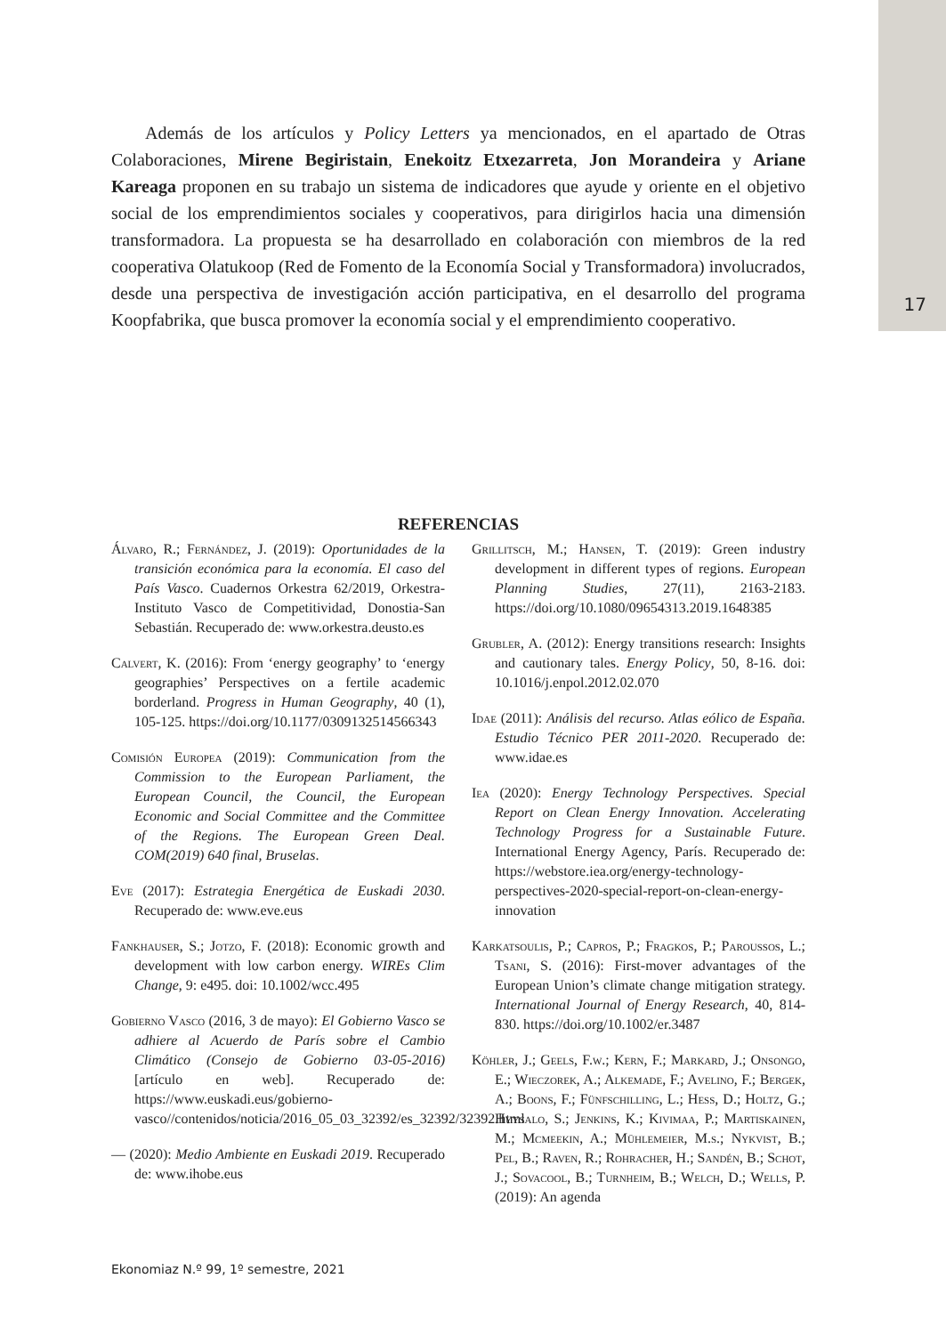17
Además de los artículos y Policy Letters ya mencionados, en el apartado de Otras Colaboraciones, Mirene Begiristain, Enekoitz Etxezarreta, Jon Morandeira y Ariane Kareaga proponen en su trabajo un sistema de indicadores que ayude y oriente en el objetivo social de los emprendimientos sociales y cooperativos, para dirigirlos hacia una dimensión transformadora. La propuesta se ha desarrollado en colaboración con miembros de la red cooperativa Olatukoop (Red de Fomento de la Economía Social y Transformadora) involucrados, desde una perspectiva de investigación acción participativa, en el desarrollo del programa Koopfabrika, que busca promover la economía social y el emprendimiento cooperativo.
REFERENCIAS
Álvaro, R.; Fernández, J. (2019): Oportunidades de la transición económica para la economía. El caso del País Vasco. Cuadernos Orkestra 62/2019, Orkestra-Instituto Vasco de Competitividad, Donostia-San Sebastián. Recuperado de: www.orkestra.deusto.es
Calvert, K. (2016): From ‘energy geography’ to ‘energy geographies’ Perspectives on a fertile academic borderland. Progress in Human Geography, 40 (1), 105-125. https://doi.org/10.1177/0309132514566343
Comisión Europea (2019): Communication from the Commission to the European Parliament, the European Council, the Council, the European Economic and Social Committee and the Committee of the Regions. The European Green Deal. COM(2019) 640 final, Bruselas.
Eve (2017): Estrategia Energética de Euskadi 2030. Recuperado de: www.eve.eus
Fankhauser, S.; Jotzo, F. (2018): Economic growth and development with low carbon energy. WIREs Clim Change, 9: e495. doi: 10.1002/wcc.495
Gobierno Vasco (2016, 3 de mayo): El Gobierno Vasco se adhiere al Acuerdo de París sobre el Cambio Climático (Consejo de Gobierno 03-05-2016) [artículo en web]. Recuperado de: https://www.euskadi.eus/gobierno-vasco//contenidos/noticia/2016_05_03_32392/es_32392/32392.html
— (2020): Medio Ambiente en Euskadi 2019. Recuperado de: www.ihobe.eus
Grillitsch, M.; Hansen, T. (2019): Green industry development in different types of regions. European Planning Studies, 27(11), 2163-2183. https://doi.org/10.1080/09654313.2019.1648385
Grubler, A. (2012): Energy transitions research: Insights and cautionary tales. Energy Policy, 50, 8-16. doi: 10.1016/j.enpol.2012.02.070
Idae (2011): Análisis del recurso. Atlas eólico de España. Estudio Técnico PER 2011-2020. Recuperado de: www.idae.es
Iea (2020): Energy Technology Perspectives. Special Report on Clean Energy Innovation. Accelerating Technology Progress for a Sustainable Future. International Energy Agency, París. Recuperado de: https://webstore.iea.org/energy-technology-perspectives-2020-special-report-on-clean-energy-innovation
Karkatsoulis, P.; Capros, P.; Fragkos, P.; Paroussos, L.; Tsani, S. (2016): First-mover advantages of the European Union’s climate change mitigation strategy. International Journal of Energy Research, 40, 814-830. https://doi.org/10.1002/er.3487
Köhler, J.; Geels, F.w.; Kern, F.; Markard, J.; Onsongo, E.; Wieczorek, A.; Alkemade, F.; Avelino, F.; Bergek, A.; Boons, F.; Fünfschilling, L.; Hess, D.; Holtz, G.; Hyysalo, S.; Jenkins, K.; Kivimaa, P.; Martiskainen, M.; Mcmeekin, A.; Mühlemeier, M.s.; Nykvist, B.; Pel, B.; Raven, R.; Rohracher, H.; Sandén, B.; Schot, J.; Sovacool, B.; Turnheim, B.; Welch, D.; Wells, P. (2019): An agenda
Ekonomiaz N.º 99, 1º semestre, 2021